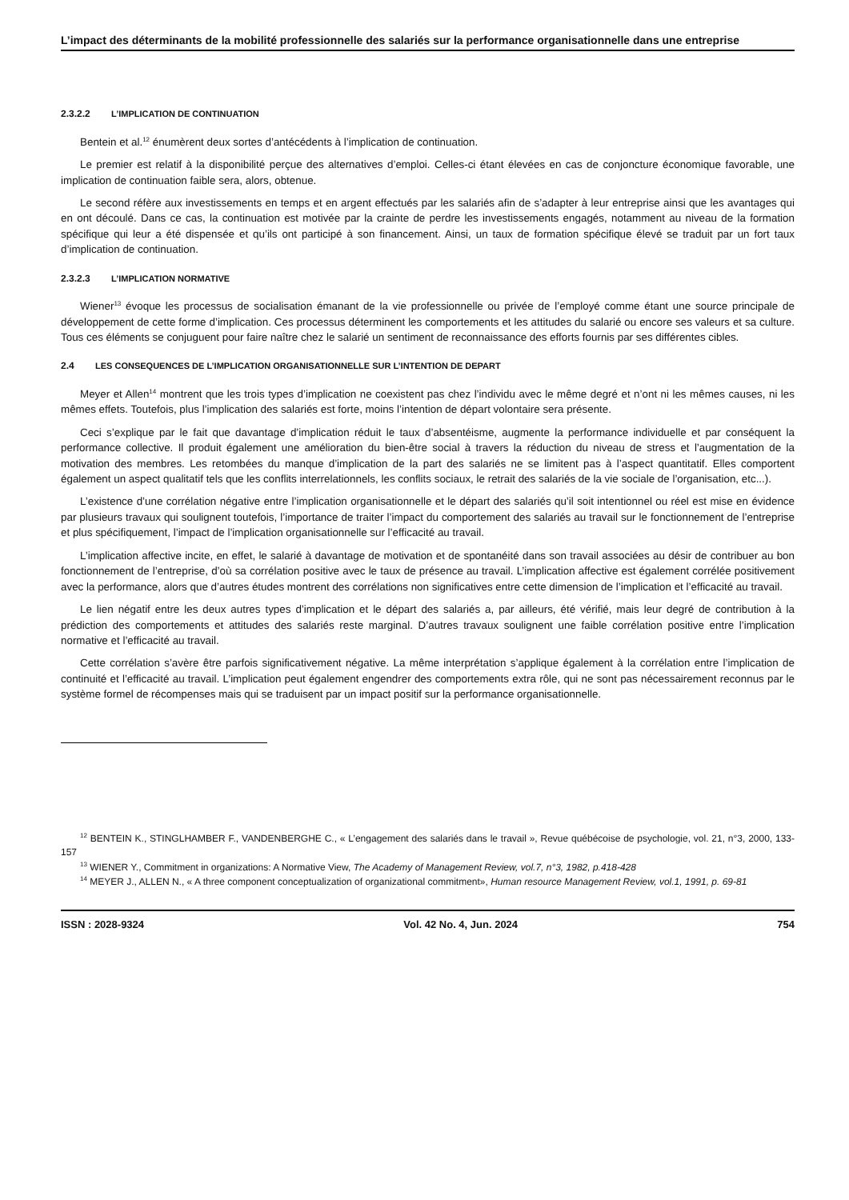L’impact des déterminants de la mobilité professionnelle des salariés sur la performance organisationnelle dans une entreprise
2.3.2.2 L’IMPLICATION DE CONTINUATION
Bentein et al.<sup>12</sup> énumèrent deux sortes d’antécédents à l’implication de continuation.
Le premier est relatif à la disponibilité perçue des alternatives d’emploi. Celles-ci étant élevées en cas de conjoncture économique favorable, une implication de continuation faible sera, alors, obtenue.
Le second réfère aux investissements en temps et en argent effectués par les salariés afin de s’adapter à leur entreprise ainsi que les avantages qui en ont découlé. Dans ce cas, la continuation est motivée par la crainte de perdre les investissements engagés, notamment au niveau de la formation spécifique qui leur a été dispensée et qu’ils ont participé à son financement. Ainsi, un taux de formation spécifique élevé se traduit par un fort taux d’implication de continuation.
2.3.2.3 L’IMPLICATION NORMATIVE
Wiener<sup>13</sup> évoque les processus de socialisation émanant de la vie professionnelle ou privée de l’employé comme étant une source principale de développement de cette forme d’implication. Ces processus déterminent les comportements et les attitudes du salarié ou encore ses valeurs et sa culture. Tous ces éléments se conjuguent pour faire naître chez le salarié un sentiment de reconnaissance des efforts fournis par ses différentes cibles.
2.4 LES CONSEQUENCES DE L’IMPLICATION ORGANISATIONNELLE SUR L’INTENTION DE DEPART
Meyer et Allen<sup>14</sup> montrent que les trois types d’implication ne coexistent pas chez l’individu avec le même degré et n’ont ni les mêmes causes, ni les mêmes effets. Toutefois, plus l’implication des salariés est forte, moins l’intention de départ volontaire sera présente.
Ceci s’explique par le fait que davantage d’implication réduit le taux d’absentéisme, augmente la performance individuelle et par conséquent la performance collective. Il produit également une amélioration du bien-être social à travers la réduction du niveau de stress et l’augmentation de la motivation des membres. Les retombées du manque d’implication de la part des salariés ne se limitent pas à l’aspect quantitatif. Elles comportent également un aspect qualitatif tels que les conflits interrelationnels, les conflits sociaux, le retrait des salariés de la vie sociale de l’organisation, etc...).
L’existence d’une corrélation négative entre l’implication organisationnelle et le départ des salariés qu’il soit intentionnel ou réel est mise en évidence par plusieurs travaux qui soulignent toutefois, l’importance de traiter l’impact du comportement des salariés au travail sur le fonctionnement de l’entreprise et plus spécifiquement, l’impact de l’implication organisationnelle sur l’efficacité au travail.
L’implication affective incite, en effet, le salarié à davantage de motivation et de spontanéité dans son travail associées au désir de contribuer au bon fonctionnement de l’entreprise, d’où sa corrélation positive avec le taux de présence au travail. L’implication affective est également corrélée positivement avec la performance, alors que d’autres études montrent des corrélations non significatives entre cette dimension de l’implication et l’efficacité au travail.
Le lien négatif entre les deux autres types d’implication et le départ des salariés a, par ailleurs, été vérifié, mais leur degré de contribution à la prédiction des comportements et attitudes des salariés reste marginal. D’autres travaux soulignent une faible corrélation positive entre l’implication normative et l’efficacité au travail.
Cette corrélation s’avère être parfois significativement négative. La même interprétation s’applique également à la corrélation entre l’implication de continuité et l’efficacité au travail. L’implication peut également engendrer des comportements extra rôle, qui ne sont pas nécessairement reconnus par le système formel de récompenses mais qui se traduisent par un impact positif sur la performance organisationnelle.
<sup>12</sup> BENTEIN K., STINGLHAMBER F., VANDENBERGHE C., « L’engagement des salariés dans le travail », Revue québécoise de psychologie, vol. 21, n°3, 2000, 133-157
<sup>13</sup> WIENER Y., Commitment in organizations: A Normative View, The Academy of Management Review, vol.7, n°3, 1982, p.418-428
<sup>14</sup> MEYER J., ALLEN N., « A three component conceptualization of organizational commitment», Human resource Management Review, vol.1, 1991, p. 69-81
ISSN : 2028-9324 Vol. 42 No. 4, Jun. 2024 754